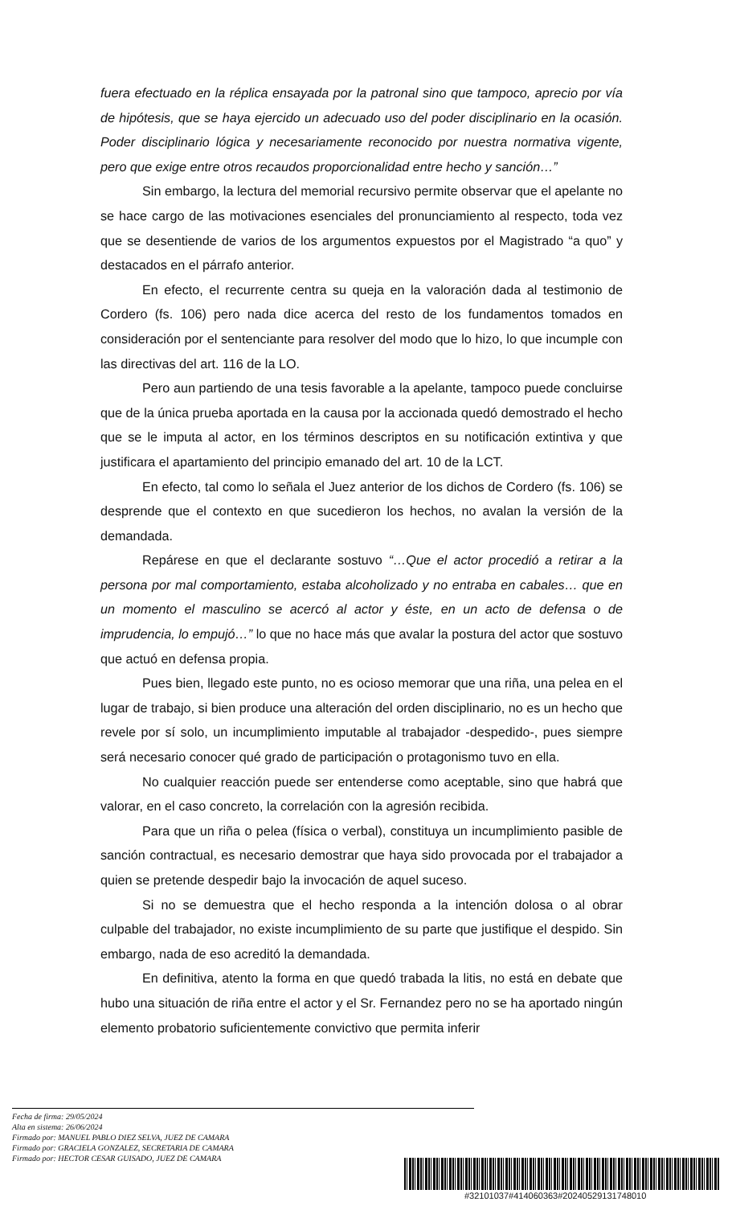fuera efectuado en la réplica ensayada por la patronal sino que tampoco, aprecio por vía de hipótesis, que se haya ejercido un adecuado uso del poder disciplinario en la ocasión. Poder disciplinario lógica y necesariamente reconocido por nuestra normativa vigente, pero que exige entre otros recaudos proporcionalidad entre hecho y sanción…”
Sin embargo, la lectura del memorial recursivo permite observar que el apelante no se hace cargo de las motivaciones esenciales del pronunciamiento al respecto, toda vez que se desentiende de varios de los argumentos expuestos por el Magistrado “a quo” y destacados en el párrafo anterior.
En efecto, el recurrente centra su queja en la valoración dada al testimonio de Cordero (fs. 106) pero nada dice acerca del resto de los fundamentos tomados en consideración por el sentenciante para resolver del modo que lo hizo, lo que incumple con las directivas del art. 116 de la LO.
Pero aun partiendo de una tesis favorable a la apelante, tampoco puede concluirse que de la única prueba aportada en la causa por la accionada quedó demostrado el hecho que se le imputa al actor, en los términos descriptos en su notificación extintiva y que justificara el apartamiento del principio emanado del art. 10 de la LCT.
En efecto, tal como lo señala el Juez anterior de los dichos de Cordero (fs. 106) se desprende que el contexto en que sucedieron los hechos, no avalan la versión de la demandada.
Repárese en que el declarante sostuvo “…Que el actor procedió a retirar a la persona por mal comportamiento, estaba alcoholizado y no entraba en cabales… que en un momento el masculino se acercó al actor y éste, en un acto de defensa o de imprudencia, lo empujó…” lo que no hace más que avalar la postura del actor que sostuvo que actuó en defensa propia.
Pues bien, llegado este punto, no es ocioso memorar que una riña, una pelea en el lugar de trabajo, si bien produce una alteración del orden disciplinario, no es un hecho que revele por sí solo, un incumplimiento imputable al trabajador -despedido-, pues siempre será necesario conocer qué grado de participación o protagonismo tuvo en ella.
No cualquier reacción puede ser entenderse como aceptable, sino que habrá que valorar, en el caso concreto, la correlación con la agresión recibida.
Para que un riña o pelea (física o verbal), constituya un incumplimiento pasible de sanción contractual, es necesario demostrar que haya sido provocada por el trabajador a quien se pretende despedir bajo la invocación de aquel suceso.
Si no se demuestra que el hecho responda a la intención dolosa o al obrar culpable del trabajador, no existe incumplimiento de su parte que justifique el despido. Sin embargo, nada de eso acreditó la demandada.
En definitiva, atento la forma en que quedó trabada la litis, no está en debate que hubo una situación de riña entre el actor y el Sr. Fernandez pero no se ha aportado ningún elemento probatorio suficientemente convictivo que permita inferir
Fecha de firma: 29/05/2024
Alta en sistema: 26/06/2024
Firmado por: MANUEL PABLO DIEZ SELVA, JUEZ DE CAMARA
Firmado por: GRACIELA GONZALEZ, SECRETARIA DE CAMARA
Firmado por: HECTOR CESAR GUISADO, JUEZ DE CAMARA
#32101037#414060363#20240529131748010